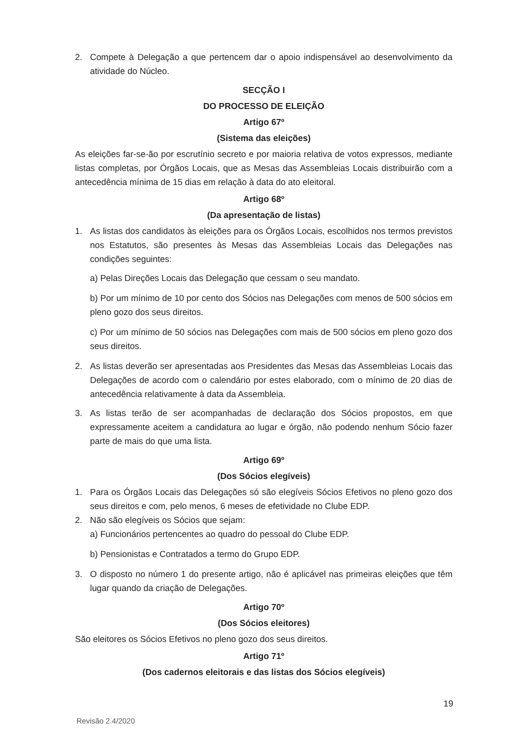2. Compete à Delegação a que pertencem dar o apoio indispensável ao desenvolvimento da atividade do Núcleo.
SECÇÃO I
DO PROCESSO DE ELEIÇÃO
Artigo 67º
(Sistema das eleições)
As eleições far-se-ão por escrutínio secreto e por maioria relativa de votos expressos, mediante listas completas, por Órgãos Locais, que as Mesas das Assembleias Locais distribuirão com a antecedência mínima de 15 dias em relação à data do ato eleitoral.
Artigo 68º
(Da apresentação de listas)
1. As listas dos candidatos às eleições para os Órgãos Locais, escolhidos nos termos previstos nos Estatutos, são presentes às Mesas das Assembleias Locais das Delegações nas condições seguintes:
a) Pelas Direções Locais das Delegação que cessam o seu mandato.
b) Por um mínimo de 10 por cento dos Sócios nas Delegações com menos de 500 sócios em pleno gozo dos seus direitos.
c) Por um mínimo de 50 sócios nas Delegações com mais de 500 sócios em pleno gozo dos seus direitos.
2. As listas deverão ser apresentadas aos Presidentes das Mesas das Assembleias Locais das Delegações de acordo com o calendário por estes elaborado, com o mínimo de 20 dias de antecedência relativamente à data da Assembleia.
3. As listas terão de ser acompanhadas de declaração dos Sócios propostos, em que expressamente aceitem a candidatura ao lugar e órgão, não podendo nenhum Sócio fazer parte de mais do que uma lista.
Artigo 69º
(Dos Sócios elegíveis)
1. Para os Órgãos Locais das Delegações só são elegíveis Sócios Efetivos no pleno gozo dos seus direitos e com, pelo menos, 6 meses de efetividade no Clube EDP.
2. Não são elegíveis os Sócios que sejam:
a) Funcionários pertencentes ao quadro do pessoal do Clube EDP.
b) Pensionistas e Contratados a termo do Grupo EDP.
3. O disposto no número 1 do presente artigo, não é aplicável nas primeiras eleições que têm lugar quando da criação de Delegações.
Artigo 70º
(Dos Sócios eleitores)
São eleitores os Sócios Efetivos no pleno gozo dos seus direitos.
Artigo 71º
(Dos cadernos eleitorais e das listas dos Sócios elegíveis)
19
Revisão 2.4/2020